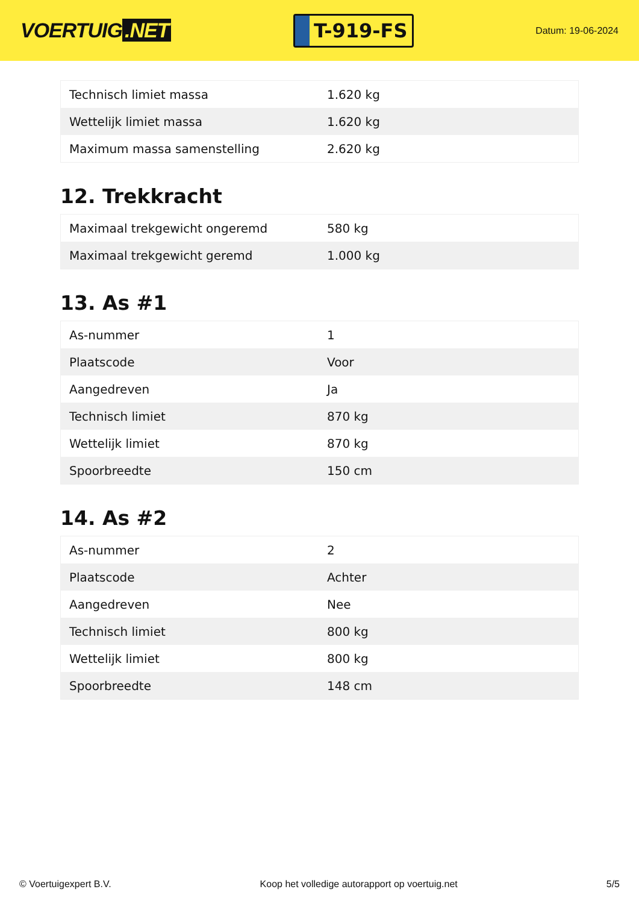VOERTUIG.NET
T-919-FS
Datum: 19-06-2024
| Technisch limiet massa | 1.620 kg |
| Wettelijk limiet massa | 1.620 kg |
| Maximum massa samenstelling | 2.620 kg |
12. Trekkracht
| Maximaal trekgewicht ongeremd | 580 kg |
| Maximaal trekgewicht geremd | 1.000 kg |
13. As #1
| As-nummer | 1 |
| Plaatscode | Voor |
| Aangedreven | Ja |
| Technisch limiet | 870 kg |
| Wettelijk limiet | 870 kg |
| Spoorbreedte | 150 cm |
14. As #2
| As-nummer | 2 |
| Plaatscode | Achter |
| Aangedreven | Nee |
| Technisch limiet | 800 kg |
| Wettelijk limiet | 800 kg |
| Spoorbreedte | 148 cm |
© Voertuigexpert B.V. Koop het volledige autorapport op voertuig.net 5/5